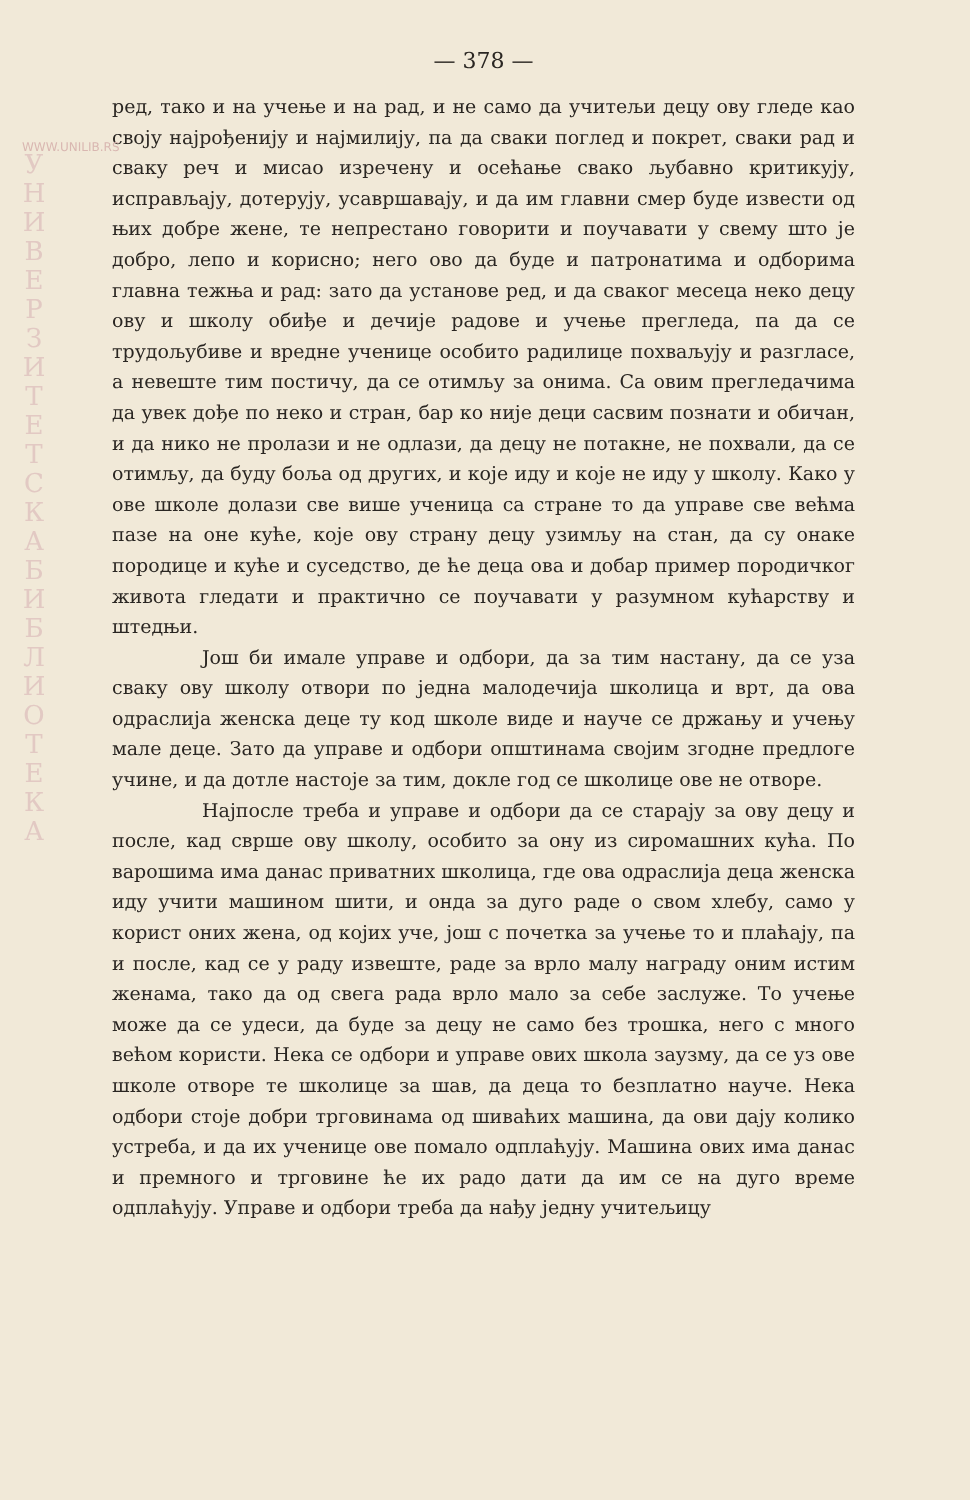WWW.UNILIB.RS
У Н И В Е Р З И Т Е Т С К А Б И Б Л И О Т Е К А
— 378 —
ред, тако и на учење и на рад, и не само да учитељи децу ову гледе као своју најрођенију и најмилију, па да сваки поглед и покрет, сваки рад и сваку реч и мисао изречену и осећање свако љубавно критикују, исправљају, дотерују, усавршавају, и да им главни смер буде извести од њих добре жене, те непрестано говорити и поучавати у свему што је добро, лепо и корисно; него ово да буде и патронатима и одборима главна тежња и рад: зато да установе ред, и да сваког месеца неко децу ову и школу обиђе и дечије радове и учење прегледа, па да се трудољубиве и вредне ученице особито радилице похваљују и разгласе, а невеште тим постичу, да се отимљу за онима. Са овим прегледачима да увек дође по неко и стран, бар ко није деци сасвим познати и обичан, и да нико не пролази и не одлази, да децу не потакне, не похвали, да се отимљу, да буду боља од других, и које иду и које не иду у школу. Како у ове школе долази све више ученица са стране то да управе све већма пазе на оне куће, које ову страну децу узимљу на стан, да су онаке породице и куће и суседство, де ће деца ова и добар пример породичког живота гледати и практично се поучавати у разумном кућарству и штедњи.
Још би имале управе и одбори, да за тим настану, да се уза сваку ову школу отвори по једна малодечија школица и врт, да ова одраслија женска деце ту код школе виде и науче се држању и учењу мале деце. Зато да управе и одбори општинама својим згодне предлоге учине, и да дотле настоје за тим, докле год се школице ове не отворе.
Најпосле треба и управе и одбори да се старају за ову децу и после, кад сврше ову школу, особито за ону из сиромашних кућа. По варошима има данас приватних школица, где ова одраслија деца женска иду учити машином шити, и онда за дуго раде о свом хлебу, само у корист оних жена, од којих уче, још с почетка за учење то и плаћају, па и после, кад се у раду извеште, раде за врло малу награду оним истим женама, тако да од свега рада врло мало за себе заслуже. То учење може да се удеси, да буде за децу не само без трошка, него с много већом користи. Нека се одбори и управе ових школа заузму, да се уз ове школе отворе те школице за шав, да деца то безплатно науче. Нека одбори стоје добри трговинама од шиваћих машина, да ови дају колико устреба, и да их ученице ове помало одплаћују. Машина ових има данас и премного и трговине ће их радо дати да им се на дуго време одплаћују. Управе и одбори треба да нађу једну учитељицу